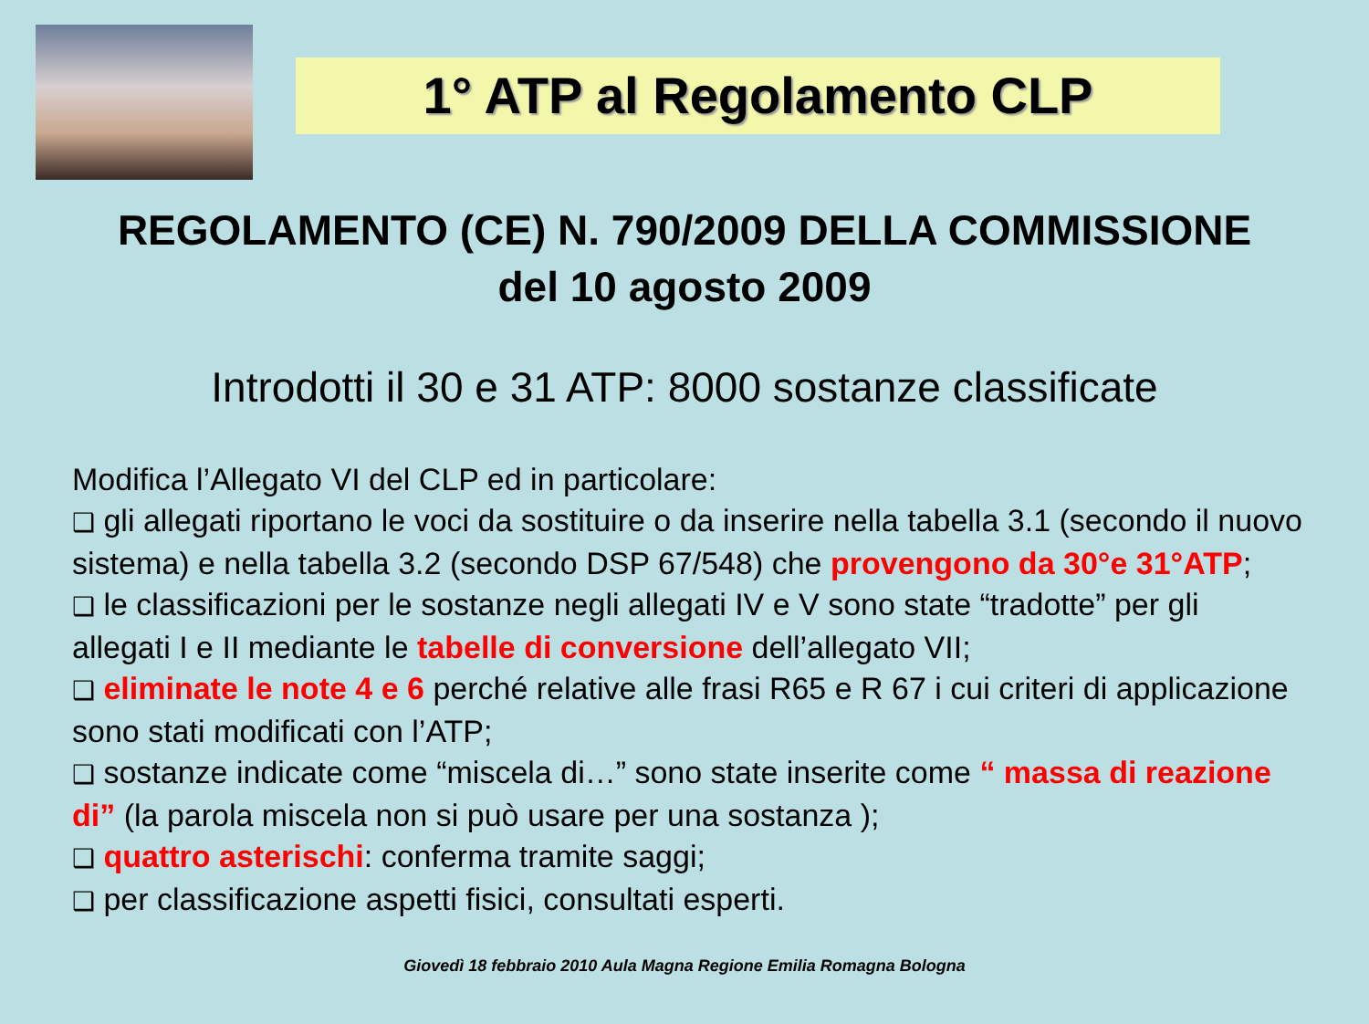1° ATP al Regolamento CLP
REGOLAMENTO (CE) N. 790/2009 DELLA COMMISSIONE
del 10 agosto 2009
Introdotti il 30 e 31 ATP: 8000 sostanze classificate
Modifica l’Allegato VI del CLP ed in particolare:
❑ gli allegati riportano le voci da sostituire o da inserire nella tabella 3.1 (secondo il nuovo sistema) e nella tabella 3.2 (secondo DSP 67/548) che provengono da 30°e 31°ATP;
❑ le classificazioni per le sostanze negli allegati IV e V sono state “tradotte” per gli allegati I e II mediante le tabelle di conversione dell’allegato VII;
❑ eliminate le note 4 e 6 perché relative alle frasi R65 e R 67 i cui criteri di applicazione sono stati modificati con l’ATP;
❑ sostanze indicate come “miscela di…” sono state inserite come “ massa di reazione di” (la parola miscela non si può usare per una sostanza );
❑ quattro asterischi: conferma tramite saggi;
❑ per classificazione aspetti fisici, consultati esperti.
Giovedì 18 febbraio 2010 Aula Magna Regione Emilia Romagna Bologna